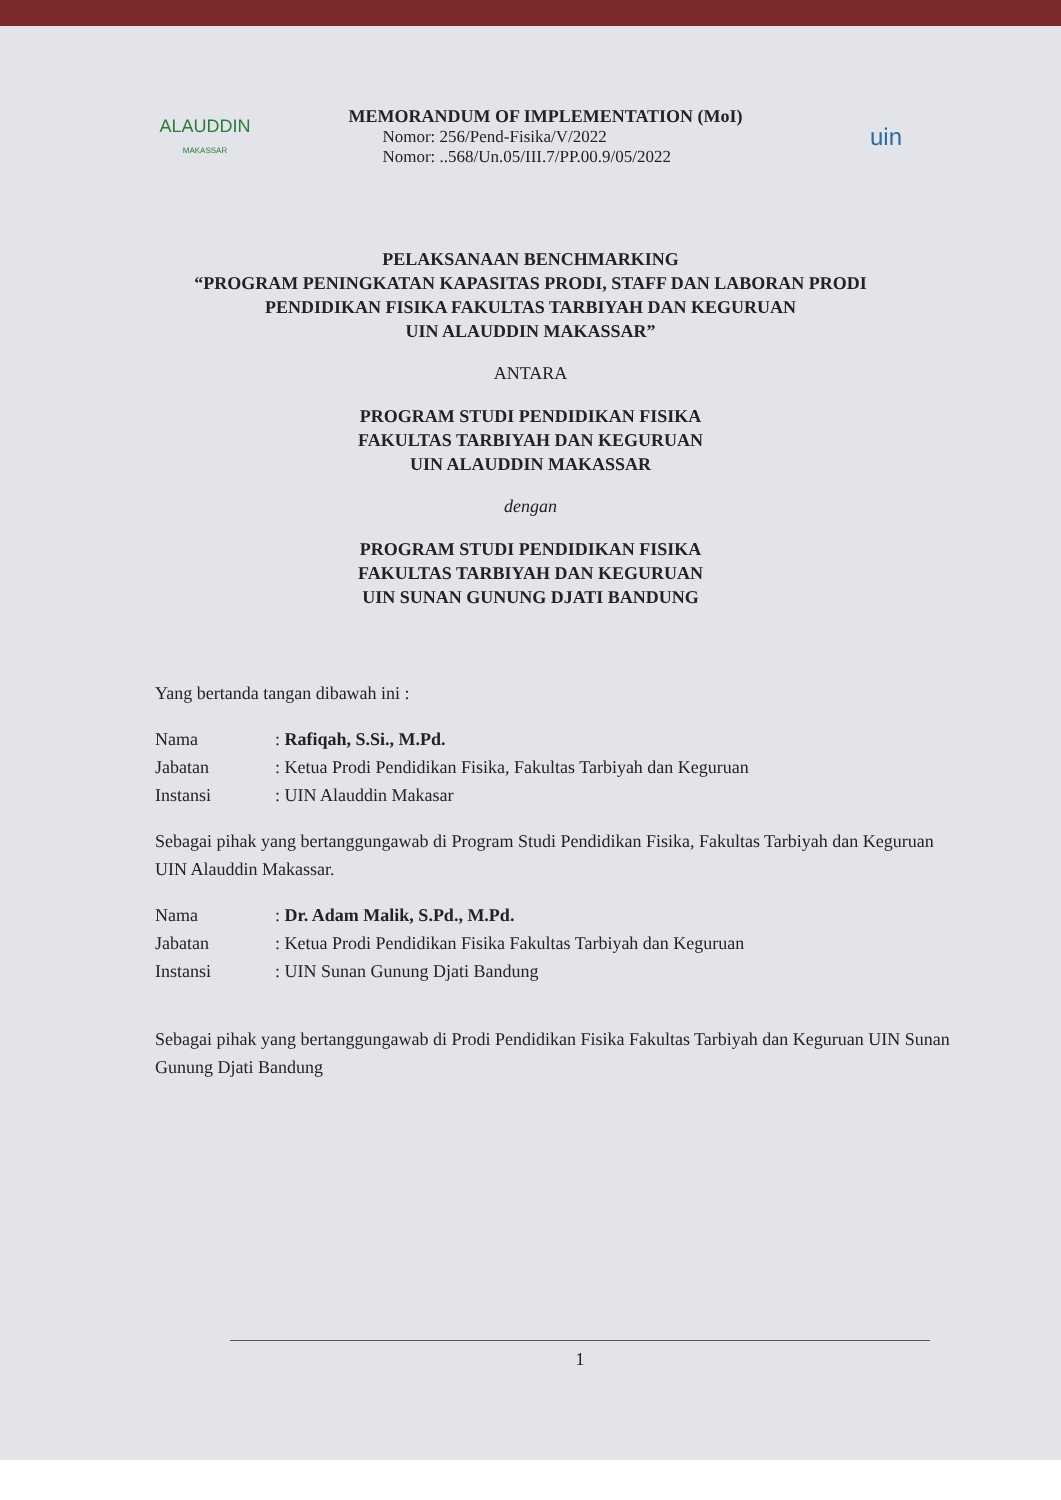ALAUDDIN
MAKASSAR
MEMORANDUM OF IMPLEMENTATION (MoI)
Nomor: 256/Pend-Fisika/V/2022
Nomor: ..568/Un.05/III.7/PP.00.9/05/2022
uin
PELAKSANAAN BENCHMARKING
“PROGRAM PENINGKATAN KAPASITAS PRODI, STAFF DAN LABORAN PRODI
PENDIDIKAN FISIKA FAKULTAS TARBIYAH DAN KEGURUAN
UIN ALAUDDIN MAKASSAR”
ANTARA
PROGRAM STUDI PENDIDIKAN FISIKA
FAKULTAS TARBIYAH DAN KEGURUAN
UIN ALAUDDIN MAKASSAR
dengan
PROGRAM STUDI PENDIDIKAN FISIKA
FAKULTAS TARBIYAH DAN KEGURUAN
UIN SUNAN GUNUNG DJATI BANDUNG
Yang bertanda tangan dibawah ini :
Nama: Rafiqah, S.Si., M.Pd.
Jabatan: Ketua Prodi Pendidikan Fisika, Fakultas Tarbiyah dan Keguruan
Instansi: UIN Alauddin Makasar
Sebagai pihak yang bertanggungawab di Program Studi Pendidikan Fisika, Fakultas Tarbiyah dan Keguruan UIN Alauddin Makassar.
Nama: Dr. Adam Malik, S.Pd., M.Pd.
Jabatan: Ketua Prodi Pendidikan Fisika Fakultas Tarbiyah dan Keguruan
Instansi: UIN Sunan Gunung Djati Bandung
Sebagai pihak yang bertanggungawab di Prodi Pendidikan Fisika Fakultas Tarbiyah dan Keguruan UIN Sunan Gunung Djati Bandung
1